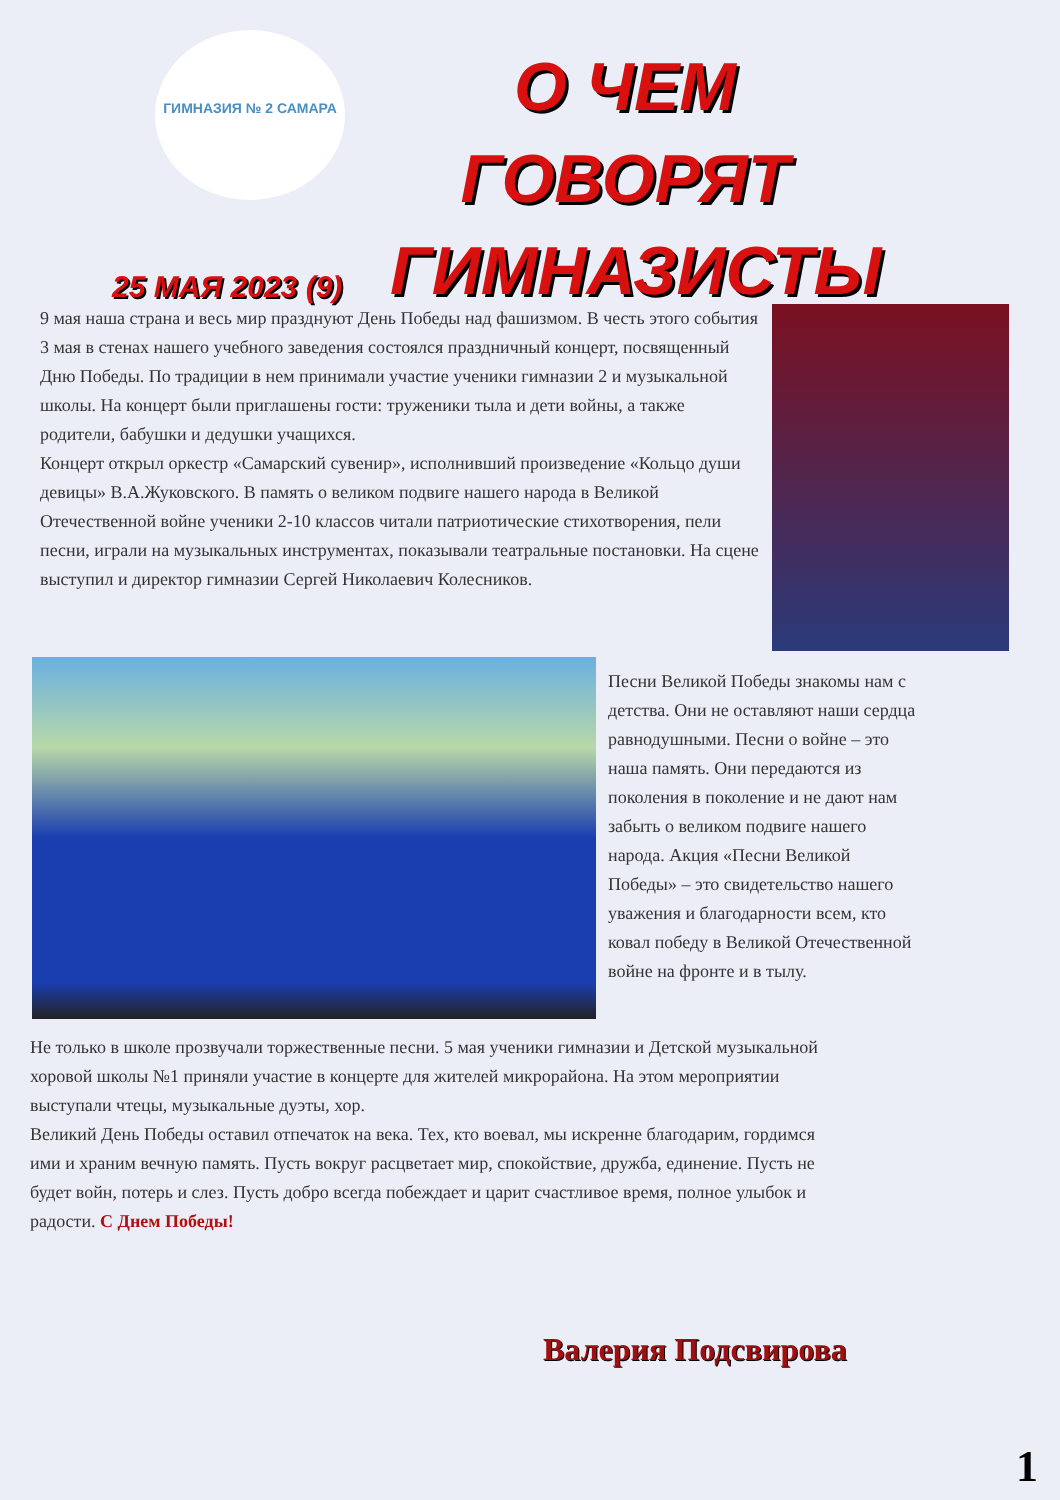ГИМНАЗИЯ № 2 САМАРА
О ЧЕМ ГОВОРЯТ ГИМНАЗИСТЫ
25 МАЯ 2023 (9)
9 мая наша страна и весь мир празднуют День Победы над фашизмом. В честь этого события 3 мая в стенах нашего учебного заведения состоялся праздничный концерт, посвященный Дню Победы. По традиции в нем принимали участие ученики гимназии 2 и музыкальной школы. На концерт были приглашены гости: труженики тыла и дети войны, а также родители, бабушки и дедушки учащихся.
Концерт открыл оркестр «Самарский сувенир», исполнивший произведение «Кольцо души девицы» В.А.Жуковского. В память о великом подвиге нашего народа в Великой Отечественной войне ученики 2-10 классов читали патриотические стихотворения, пели песни, играли на музыкальных инструментах, показывали театральные постановки. На сцене выступил и директор гимназии Сергей Николаевич Колесников.
Песни Великой Победы знакомы нам с детства. Они не оставляют наши сердца равнодушными. Песни о войне – это наша память. Они передаются из поколения в поколение и не дают нам забыть о великом подвиге нашего народа. Акция «Песни Великой Победы» – это свидетельство нашего уважения и благодарности всем, кто ковал победу в Великой Отечественной войне на фронте и в тылу.
Не только в школе прозвучали торжественные песни. 5 мая ученики гимназии и Детской музыкальной хоровой школы №1 приняли участие в концерте для жителей микрорайона. На этом мероприятии выступали чтецы, музыкальные дуэты, хор.
Великий День Победы оставил отпечаток на века. Тех, кто воевал, мы искренне благодарим, гордимся ими и храним вечную память. Пусть вокруг расцветает мир, спокойствие, дружба, единение. Пусть не будет войн, потерь и слез. Пусть добро всегда побеждает и царит счастливое время, полное улыбок и радости. С Днем Победы!
Валерия Подсвирова
1